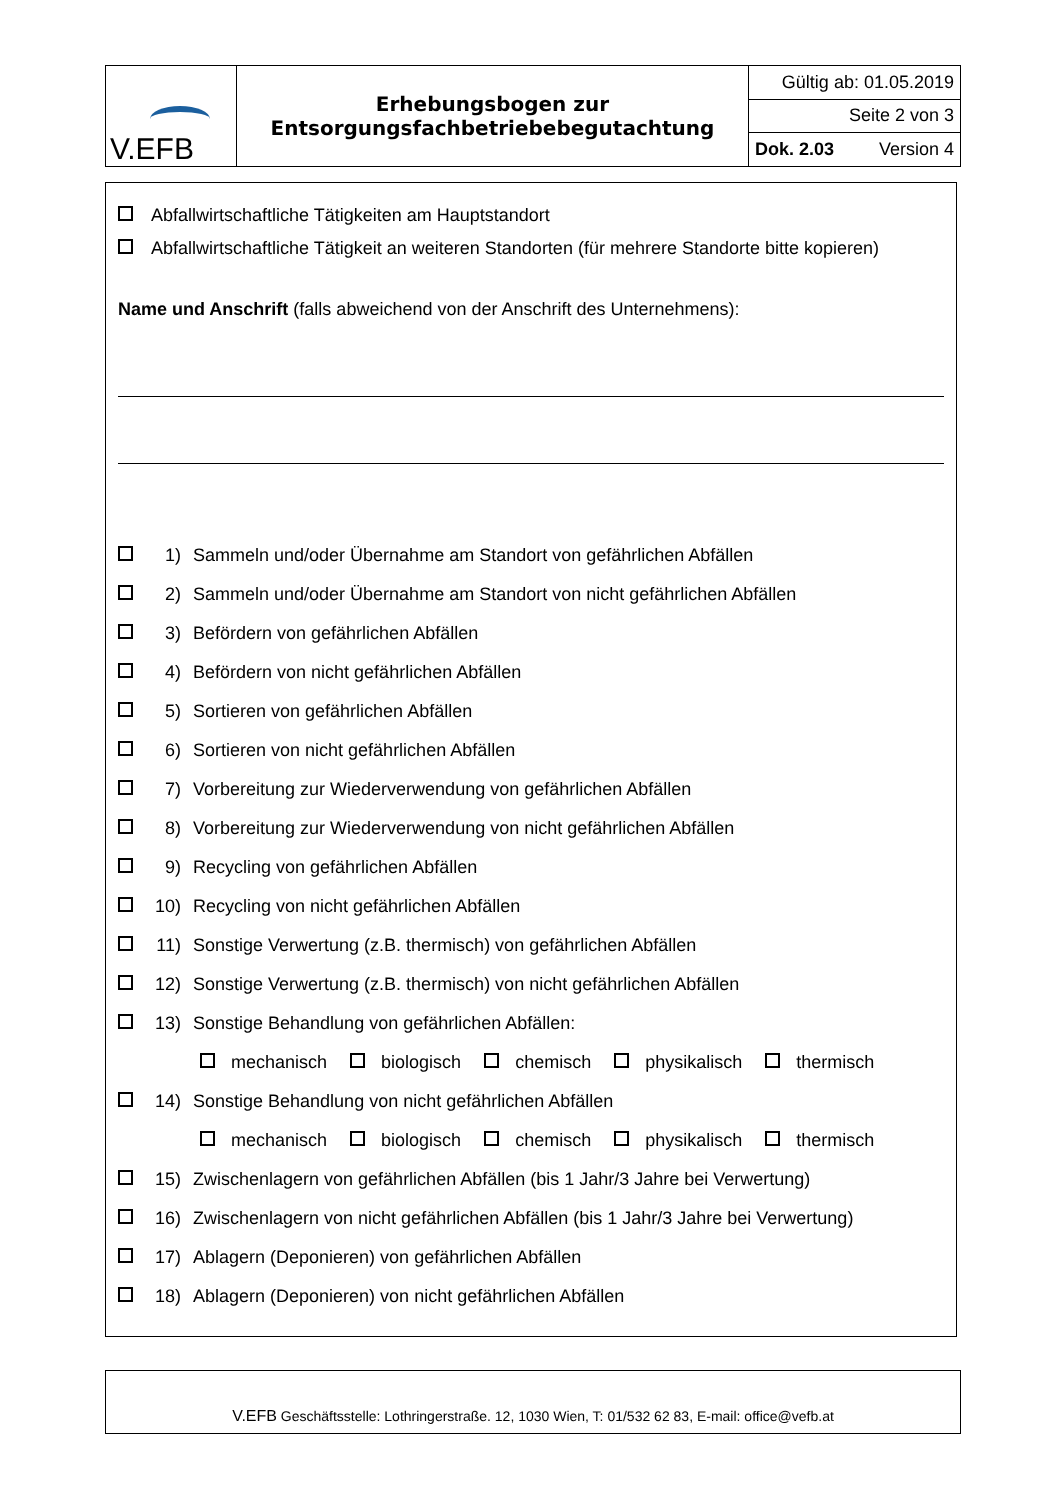| V.EFB | Erhebungsbogen zur Entsorgungsfachbetriebebegutachtung | Gültig ab: 01.05.2019 |
| | | Seite 2 von 3 |
| | | Dok. 2.03 Version 4 |
Abfallwirtschaftliche Tätigkeiten am Hauptstandort
Abfallwirtschaftliche Tätigkeit an weiteren Standorten (für mehrere Standorte bitte kopieren)
Name und Anschrift (falls abweichend von der Anschrift des Unternehmens):
1) Sammeln und/oder Übernahme am Standort von gefährlichen Abfällen
2) Sammeln und/oder Übernahme am Standort von nicht gefährlichen Abfällen
3) Befördern von gefährlichen Abfällen
4) Befördern von nicht gefährlichen Abfällen
5) Sortieren von gefährlichen Abfällen
6) Sortieren von nicht gefährlichen Abfällen
7) Vorbereitung zur Wiederverwendung von gefährlichen Abfällen
8) Vorbereitung zur Wiederverwendung von nicht gefährlichen Abfällen
9) Recycling von gefährlichen Abfällen
10) Recycling von nicht gefährlichen Abfällen
11) Sonstige Verwertung (z.B. thermisch) von gefährlichen Abfällen
12) Sonstige Verwertung (z.B. thermisch) von nicht gefährlichen Abfällen
13) Sonstige Behandlung von gefährlichen Abfällen:
mechanisch biologisch chemisch physikalisch thermisch
14) Sonstige Behandlung von nicht gefährlichen Abfällen
mechanisch biologisch chemisch physikalisch thermisch
15) Zwischenlagern von gefährlichen Abfällen (bis 1 Jahr/3 Jahre bei Verwertung)
16) Zwischenlagern von nicht gefährlichen Abfällen (bis 1 Jahr/3 Jahre bei Verwertung)
17) Ablagern (Deponieren) von gefährlichen Abfällen
18) Ablagern (Deponieren) von nicht gefährlichen Abfällen
V.EFB Geschäftsstelle: Lothringerstraße. 12, 1030 Wien, T: 01/532 62 83, E-mail: office@vefb.at